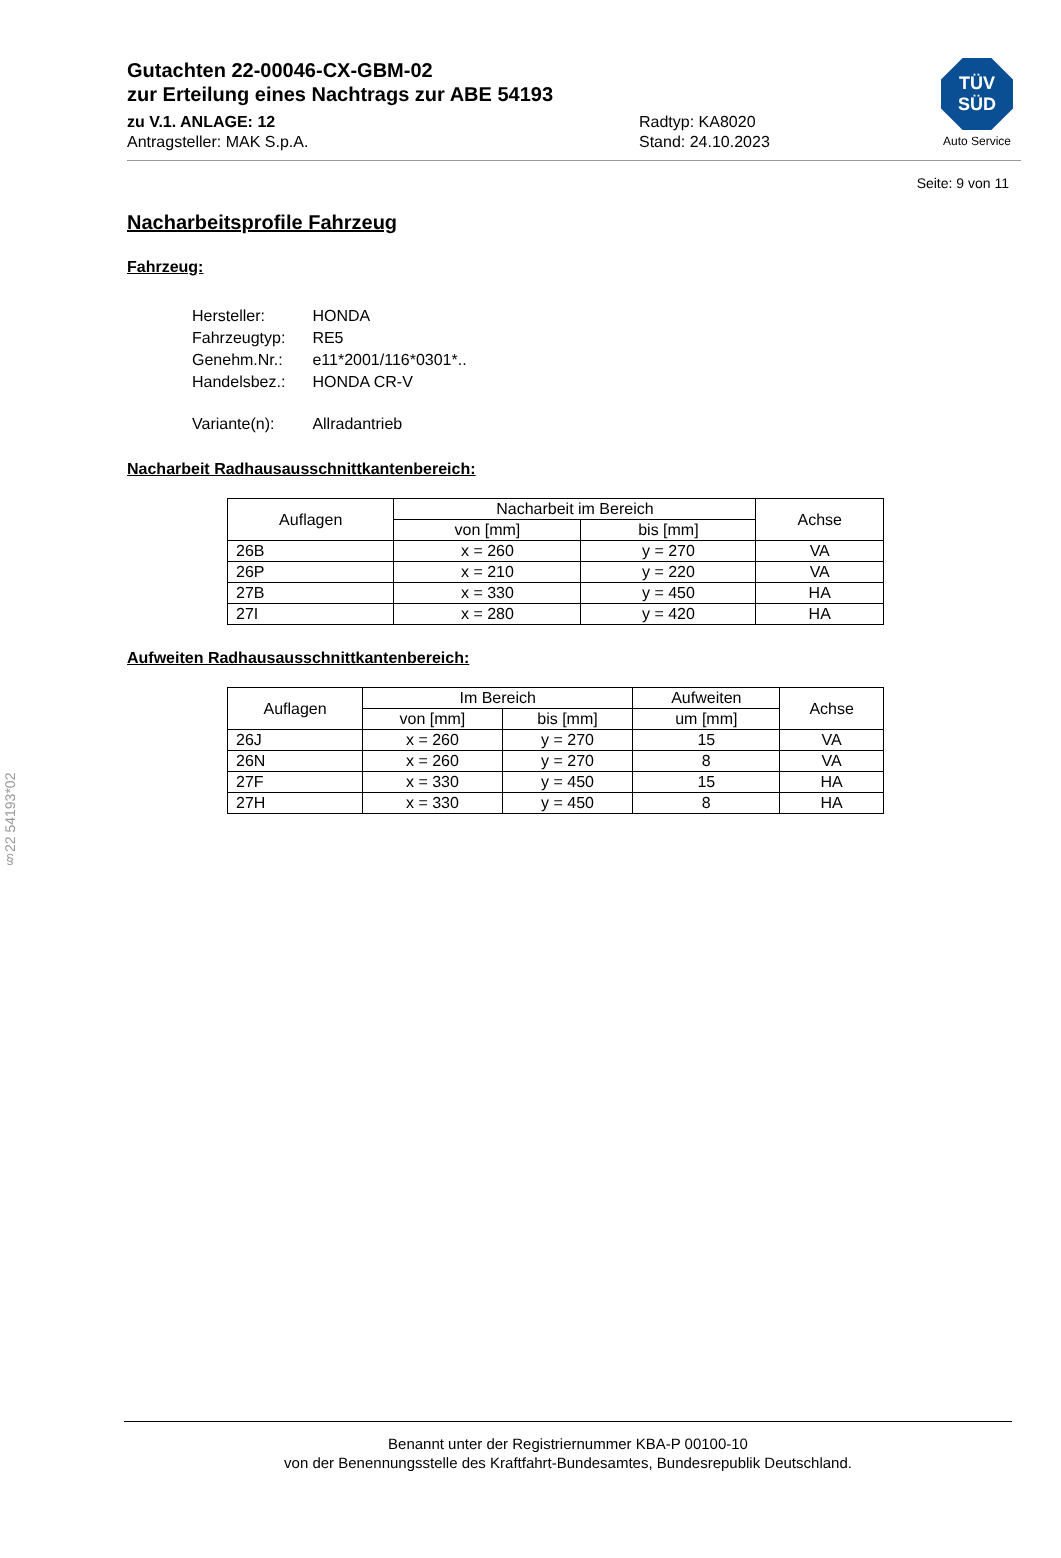§22 54193*02
Gutachten 22-00046-CX-GBM-02
zur Erteilung eines Nachtrags zur ABE 54193
zu V.1. ANLAGE: 12 Radtyp: KA8020
Antragsteller: MAK S.p.A. Stand: 24.10.2023
TÜV
SÜD
Auto Service
Seite: 9 von 11
Nacharbeitsprofile Fahrzeug
Fahrzeug:
| Hersteller: | HONDA |
| Fahrzeugtyp: | RE5 |
| Genehm.Nr.: | e11*2001/116*0301*.. |
| Handelsbez.: | HONDA CR-V |
| Variante(n): | Allradantrieb |
Nacharbeit Radhausausschnittkantenbereich:
| Auflagen | Nacharbeit im Bereich | | Achse |
| --- | --- | --- | --- |
| | von [mm] | bis [mm] | |
| 26B | x = 260 | y = 270 | VA |
| 26P | x = 210 | y = 220 | VA |
| 27B | x = 330 | y = 450 | HA |
| 27I | x = 280 | y = 420 | HA |
Aufweiten Radhausausschnittkantenbereich:
| Auflagen | Im Bereich | | Aufweiten | Achse |
| --- | --- | --- | --- | --- |
| | von [mm] | bis [mm] | um [mm] | |
| 26J | x = 260 | y = 270 | 15 | VA |
| 26N | x = 260 | y = 270 | 8 | VA |
| 27F | x = 330 | y = 450 | 15 | HA |
| 27H | x = 330 | y = 450 | 8 | HA |
Benannt unter der Registriernummer KBA-P 00100-10
von der Benennungsstelle des Kraftfahrt-Bundesamtes, Bundesrepublik Deutschland.